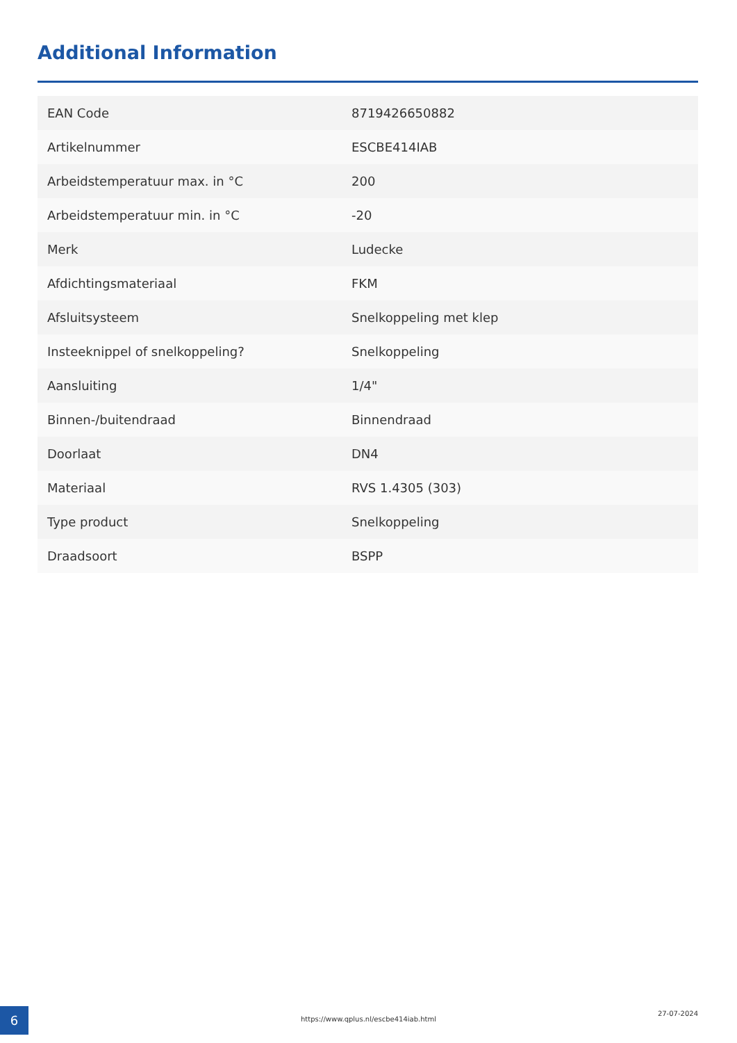Additional Information
| EAN Code | 8719426650882 |
| Artikelnummer | ESCBE414IAB |
| Arbeidstemperatuur max. in °C | 200 |
| Arbeidstemperatuur min. in °C | -20 |
| Merk | Ludecke |
| Afdichtingsmateriaal | FKM |
| Afsluitsysteem | Snelkoppeling met klep |
| Insteeknippel of snelkoppeling? | Snelkoppeling |
| Aansluiting | 1/4" |
| Binnen-/buitendraad | Binnendraad |
| Doorlaat | DN4 |
| Materiaal | RVS 1.4305 (303) |
| Type product | Snelkoppeling |
| Draadsoort | BSPP |
6 https://www.qplus.nl/escbe414iab.html
27-07-2024